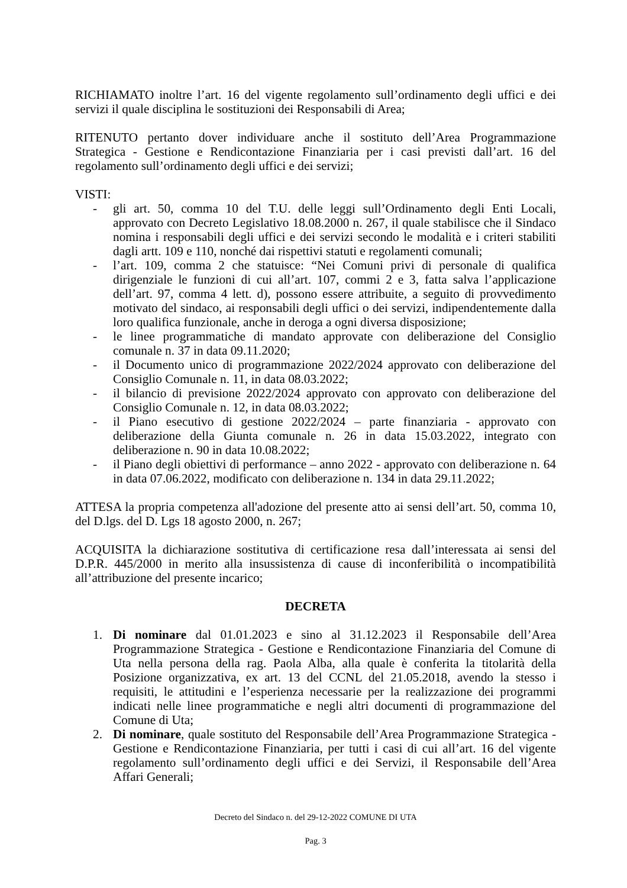RICHIAMATO inoltre l’art. 16 del vigente regolamento sull’ordinamento degli uffici e dei servizi il quale disciplina le sostituzioni dei Responsabili di Area;
RITENUTO pertanto dover individuare anche il sostituto dell’Area Programmazione Strategica - Gestione e Rendicontazione Finanziaria per i casi previsti dall’art. 16 del regolamento sull’ordinamento degli uffici e dei servizi;
VISTI:
- gli art. 50, comma 10 del T.U. delle leggi sull’Ordinamento degli Enti Locali, approvato con Decreto Legislativo 18.08.2000 n. 267, il quale stabilisce che il Sindaco nomina i responsabili degli uffici e dei servizi secondo le modalità e i criteri stabiliti dagli artt. 109 e 110, nonché dai rispettivi statuti e regolamenti comunali;
- l’art. 109, comma 2 che statuisce: “Nei Comuni privi di personale di qualifica dirigenziale le funzioni di cui all’art. 107, commi 2 e 3, fatta salva l’applicazione dell’art. 97, comma 4 lett. d), possono essere attribuite, a seguito di provvedimento motivato del sindaco, ai responsabili degli uffici o dei servizi, indipendentemente dalla loro qualifica funzionale, anche in deroga a ogni diversa disposizione;
- le linee programmatiche di mandato approvate con deliberazione del Consiglio comunale n. 37 in data 09.11.2020;
- il Documento unico di programmazione 2022/2024 approvato con deliberazione del Consiglio Comunale n. 11, in data 08.03.2022;
- il bilancio di previsione 2022/2024 approvato con approvato con deliberazione del Consiglio Comunale n. 12, in data 08.03.2022;
- il Piano esecutivo di gestione 2022/2024 – parte finanziaria - approvato con deliberazione della Giunta comunale n. 26 in data 15.03.2022, integrato con deliberazione n. 90 in data 10.08.2022;
- il Piano degli obiettivi di performance – anno 2022 - approvato con deliberazione n. 64 in data 07.06.2022, modificato con deliberazione n. 134 in data 29.11.2022;
ATTESA la propria competenza all'adozione del presente atto ai sensi dell’art. 50, comma 10, del D.lgs. del D. Lgs 18 agosto 2000, n. 267;
ACQUISITA la dichiarazione sostitutiva di certificazione resa dall’interessata ai sensi del D.P.R. 445/2000 in merito alla insussistenza di cause di inconferibilità o incompatibilità all’attribuzione del presente incarico;
DECRETA
1. Di nominare dal 01.01.2023 e sino al 31.12.2023 il Responsabile dell’Area Programmazione Strategica - Gestione e Rendicontazione Finanziaria del Comune di Uta nella persona della rag. Paola Alba, alla quale è conferita la titolarità della Posizione organizzativa, ex art. 13 del CCNL del 21.05.2018, avendo la stesso i requisiti, le attitudini e l’esperienza necessarie per la realizzazione dei programmi indicati nelle linee programmatiche e negli altri documenti di programmazione del Comune di Uta;
2. Di nominare, quale sostituto del Responsabile dell’Area Programmazione Strategica - Gestione e Rendicontazione Finanziaria, per tutti i casi di cui all’art. 16 del vigente regolamento sull’ordinamento degli uffici e dei Servizi, il Responsabile dell’Area Affari Generali;
Decreto del Sindaco n. del 29-12-2022 COMUNE DI UTA
Pag. 3